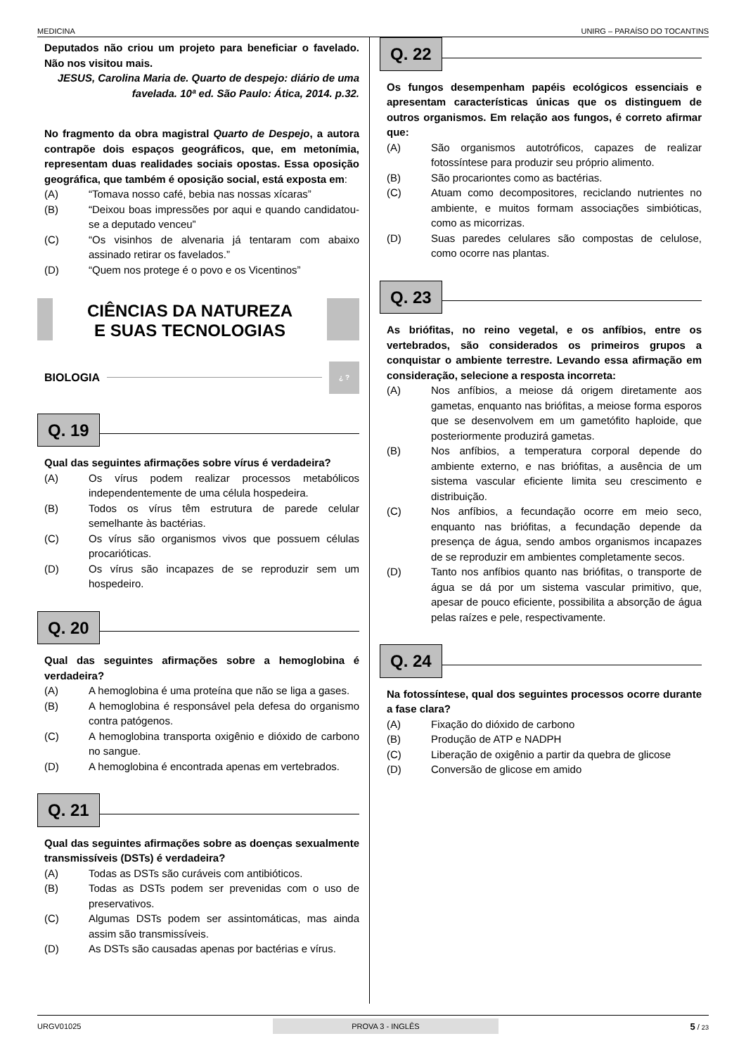MEDICINA UNIRG – PARAÍSO DO TOCANTINS
Deputados não criou um projeto para beneficiar o favelado. Não nos visitou mais.
JESUS, Carolina Maria de. Quarto de despejo: diário de uma favelada. 10ª ed. São Paulo: Ática, 2014. p.32.
No fragmento da obra magistral Quarto de Despejo, a autora contrapõe dois espaços geográficos, que, em metonímia, representam duas realidades sociais opostas. Essa oposição geográfica, que também é oposição social, está exposta em:
(A) “Tomava nosso café, bebia nas nossas xícaras”
(B) “Deixou boas impressões por aqui e quando candidatou-se a deputado venceu”
(C) “Os visinhos de alvenaria já tentaram com abaixo assinado retirar os favelados.”
(D) “Quem nos protege é o povo e os Vicentinos”
CIÊNCIAS DA NATUREZA
E SUAS TECNOLOGIAS
BIOLOGIA
¿ ?
Q. 19
Qual das seguintes afirmações sobre vírus é verdadeira?
(A) Os vírus podem realizar processos metabólicos independentemente de uma célula hospedeira.
(B) Todos os vírus têm estrutura de parede celular semelhante às bactérias.
(C) Os vírus são organismos vivos que possuem células procarióticas.
(D) Os vírus são incapazes de se reproduzir sem um hospedeiro.
Q. 20
Qual das seguintes afirmações sobre a hemoglobina é verdadeira?
(A) A hemoglobina é uma proteína que não se liga a gases.
(B) A hemoglobina é responsável pela defesa do organismo contra patógenos.
(C) A hemoglobina transporta oxigênio e dióxido de carbono no sangue.
(D) A hemoglobina é encontrada apenas em vertebrados.
Q. 21
Qual das seguintes afirmações sobre as doenças sexualmente transmissíveis (DSTs) é verdadeira?
(A) Todas as DSTs são curáveis com antibióticos.
(B) Todas as DSTs podem ser prevenidas com o uso de preservativos.
(C) Algumas DSTs podem ser assintomáticas, mas ainda assim são transmissíveis.
(D) As DSTs são causadas apenas por bactérias e vírus.
Q. 22
Os fungos desempenham papéis ecológicos essenciais e apresentam características únicas que os distinguem de outros organismos. Em relação aos fungos, é correto afirmar que:
(A) São organismos autotróficos, capazes de realizar fotossíntese para produzir seu próprio alimento.
(B) São procariontes como as bactérias.
(C) Atuam como decompositores, reciclando nutrientes no ambiente, e muitos formam associações simbióticas, como as micorrizas.
(D) Suas paredes celulares são compostas de celulose, como ocorre nas plantas.
Q. 23
As briófitas, no reino vegetal, e os anfíbios, entre os vertebrados, são considerados os primeiros grupos a conquistar o ambiente terrestre. Levando essa afirmação em consideração, selecione a resposta incorreta:
(A) Nos anfíbios, a meiose dá origem diretamente aos gametas, enquanto nas briófitas, a meiose forma esporos que se desenvolvem em um gametófito haploide, que posteriormente produzirá gametas.
(B) Nos anfíbios, a temperatura corporal depende do ambiente externo, e nas briófitas, a ausência de um sistema vascular eficiente limita seu crescimento e distribuição.
(C) Nos anfíbios, a fecundação ocorre em meio seco, enquanto nas briófitas, a fecundação depende da presença de água, sendo ambos organismos incapazes de se reproduzir em ambientes completamente secos.
(D) Tanto nos anfíbios quanto nas briófitas, o transporte de água se dá por um sistema vascular primitivo, que, apesar de pouco eficiente, possibilita a absorção de água pelas raízes e pele, respectivamente.
Q. 24
Na fotossíntese, qual dos seguintes processos ocorre durante a fase clara?
(A) Fixação do dióxido de carbono
(B) Produção de ATP e NADPH
(C) Liberação de oxigênio a partir da quebra de glicose
(D) Conversão de glicose em amido
URGV01025 PROVA 3 - INGLÊS 5 / 23